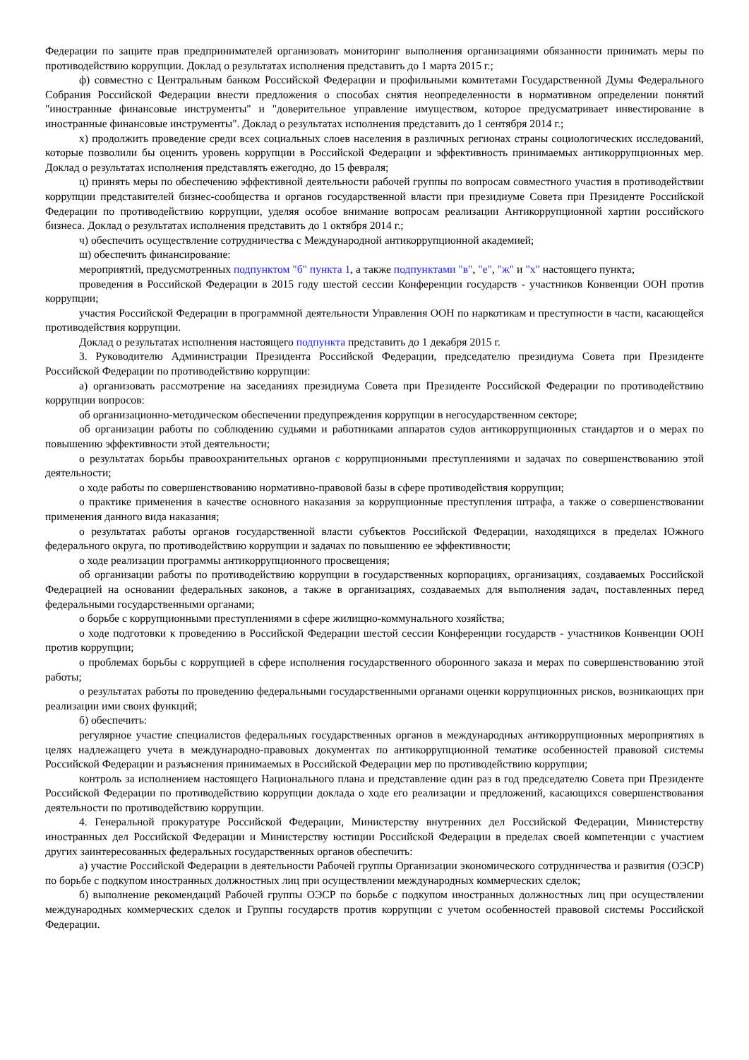Федерации по защите прав предпринимателей организовать мониторинг выполнения организациями обязанности принимать меры по противодействию коррупции. Доклад о результатах исполнения представить до 1 марта 2015 г.;
ф) совместно с Центральным банком Российской Федерации и профильными комитетами Государственной Думы Федерального Собрания Российской Федерации внести предложения о способах снятия неопределенности в нормативном определении понятий "иностранные финансовые инструменты" и "доверительное управление имуществом, которое предусматривает инвестирование в иностранные финансовые инструменты". Доклад о результатах исполнения представить до 1 сентября 2014 г.;
х) продолжить проведение среди всех социальных слоев населения в различных регионах страны социологических исследований, которые позволили бы оценить уровень коррупции в Российской Федерации и эффективность принимаемых антикоррупционных мер. Доклад о результатах исполнения представлять ежегодно, до 15 февраля;
ц) принять меры по обеспечению эффективной деятельности рабочей группы по вопросам совместного участия в противодействии коррупции представителей бизнес-сообщества и органов государственной власти при президиуме Совета при Президенте Российской Федерации по противодействию коррупции, уделяя особое внимание вопросам реализации Антикоррупционной хартии российского бизнеса. Доклад о результатах исполнения представить до 1 октября 2014 г.;
ч) обеспечить осуществление сотрудничества с Международной антикоррупционной академией;
ш) обеспечить финансирование:
мероприятий, предусмотренных подпунктом "б" пункта 1, а также подпунктами "в", "е", "ж" и "х" настоящего пункта;
проведения в Российской Федерации в 2015 году шестой сессии Конференции государств - участников Конвенции ООН против коррупции;
участия Российской Федерации в программной деятельности Управления ООН по наркотикам и преступности в части, касающейся противодействия коррупции.
Доклад о результатах исполнения настоящего подпункта представить до 1 декабря 2015 г.
3. Руководителю Администрации Президента Российской Федерации, председателю президиума Совета при Президенте Российской Федерации по противодействию коррупции:
а) организовать рассмотрение на заседаниях президиума Совета при Президенте Российской Федерации по противодействию коррупции вопросов:
об организационно-методическом обеспечении предупреждения коррупции в негосударственном секторе;
об организации работы по соблюдению судьями и работниками аппаратов судов антикоррупционных стандартов и о мерах по повышению эффективности этой деятельности;
о результатах борьбы правоохранительных органов с коррупционными преступлениями и задачах по совершенствованию этой деятельности;
о ходе работы по совершенствованию нормативно-правовой базы в сфере противодействия коррупции;
о практике применения в качестве основного наказания за коррупционные преступления штрафа, а также о совершенствовании применения данного вида наказания;
о результатах работы органов государственной власти субъектов Российской Федерации, находящихся в пределах Южного федерального округа, по противодействию коррупции и задачах по повышению ее эффективности;
о ходе реализации программы антикоррупционного просвещения;
об организации работы по противодействию коррупции в государственных корпорациях, организациях, создаваемых Российской Федерацией на основании федеральных законов, а также в организациях, создаваемых для выполнения задач, поставленных перед федеральными государственными органами;
о борьбе с коррупционными преступлениями в сфере жилищно-коммунального хозяйства;
о ходе подготовки к проведению в Российской Федерации шестой сессии Конференции государств - участников Конвенции ООН против коррупции;
о проблемах борьбы с коррупцией в сфере исполнения государственного оборонного заказа и мерах по совершенствованию этой работы;
о результатах работы по проведению федеральными государственными органами оценки коррупционных рисков, возникающих при реализации ими своих функций;
б) обеспечить:
регулярное участие специалистов федеральных государственных органов в международных антикоррупционных мероприятиях в целях надлежащего учета в международно-правовых документах по антикоррупционной тематике особенностей правовой системы Российской Федерации и разъяснения принимаемых в Российской Федерации мер по противодействию коррупции;
контроль за исполнением настоящего Национального плана и представление один раз в год председателю Совета при Президенте Российской Федерации по противодействию коррупции доклада о ходе его реализации и предложений, касающихся совершенствования деятельности по противодействию коррупции.
4. Генеральной прокуратуре Российской Федерации, Министерству внутренних дел Российской Федерации, Министерству иностранных дел Российской Федерации и Министерству юстиции Российской Федерации в пределах своей компетенции с участием других заинтересованных федеральных государственных органов обеспечить:
а) участие Российской Федерации в деятельности Рабочей группы Организации экономического сотрудничества и развития (ОЭСР) по борьбе с подкупом иностранных должностных лиц при осуществлении международных коммерческих сделок;
б) выполнение рекомендаций Рабочей группы ОЭСР по борьбе с подкупом иностранных должностных лиц при осуществлении международных коммерческих сделок и Группы государств против коррупции с учетом особенностей правовой системы Российской Федерации.